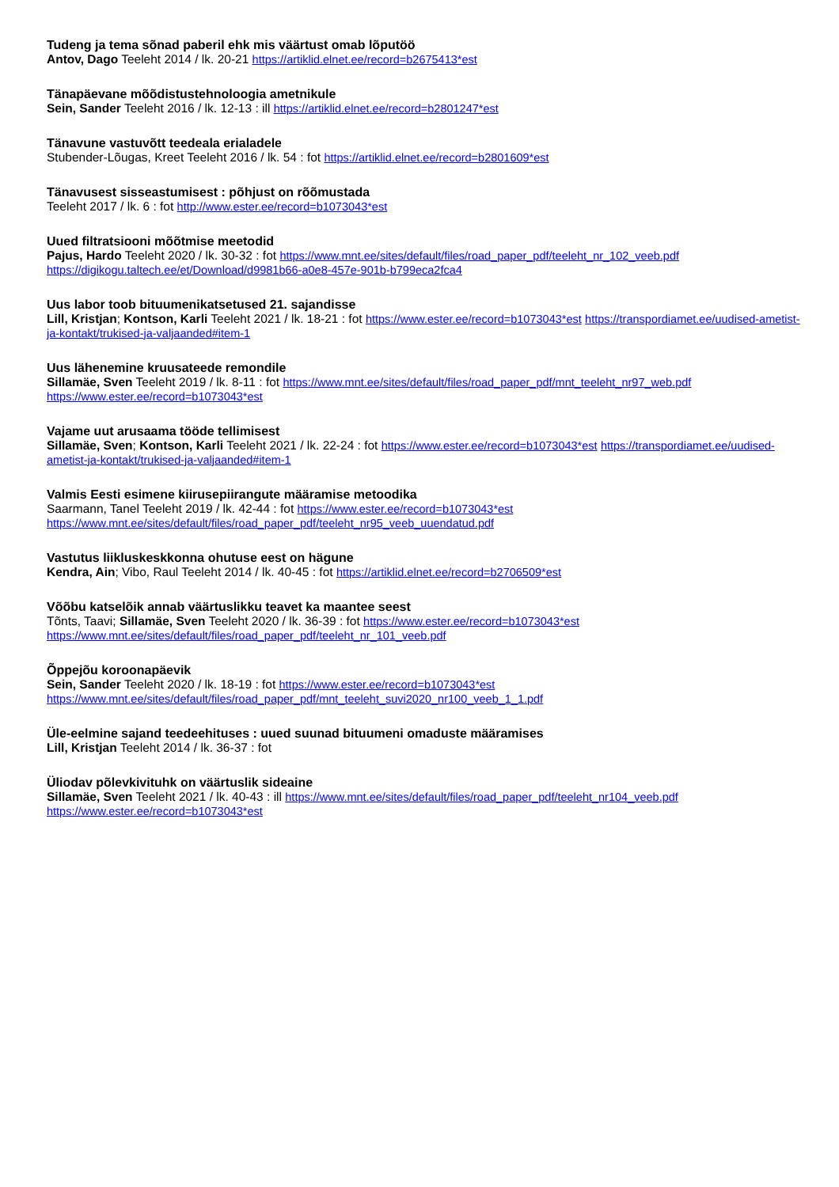Tudeng ja tema sõnad paberil ehk mis väärtust omab lõputöö
Antov, Dago Teeleht 2014 / lk. 20-21 https://artiklid.elnet.ee/record=b2675413*est
Tänapäevane mõõdistustehnoloogia ametnikule
Sein, Sander Teeleht 2016 / lk. 12-13 : ill https://artiklid.elnet.ee/record=b2801247*est
Tänavune vastuvõtt teedeala erialadele
Stubender-Lõugas, Kreet Teeleht 2016 / lk. 54 : fot https://artiklid.elnet.ee/record=b2801609*est
Tänavusest sisseastumisest : põhjust on rõõmustada
Teeleht 2017 / lk. 6 : fot http://www.ester.ee/record=b1073043*est
Uued filtratsiooni mõõtmise meetodid
Pajus, Hardo Teeleht 2020 / lk. 30-32 : fot https://www.mnt.ee/sites/default/files/road_paper_pdf/teeleht_nr_102_veeb.pdf https://digikogu.taltech.ee/et/Download/d9981b66-a0e8-457e-901b-b799eca2fca4
Uus labor toob bituumenikatsetused 21. sajandisse
Lill, Kristjan; Kontson, Karli Teeleht 2021 / lk. 18-21 : fot https://www.ester.ee/record=b1073043*est https://transpordiamet.ee/uudised-ametist-ja-kontakt/trukised-ja-valjaanded#item-1
Uus lähenemine kruusateede remondile
Sillamäe, Sven Teeleht 2019 / lk. 8-11 : fot https://www.mnt.ee/sites/default/files/road_paper_pdf/mnt_teeleht_nr97_web.pdf https://www.ester.ee/record=b1073043*est
Vajame uut arusaama tööde tellimisest
Sillamäe, Sven; Kontson, Karli Teeleht 2021 / lk. 22-24 : fot https://www.ester.ee/record=b1073043*est https://transpordiamet.ee/uudised-ametist-ja-kontakt/trukised-ja-valjaanded#item-1
Valmis Eesti esimene kiirusepiirangute määramise metoodika
Saarmann, Tanel Teeleht 2019 / lk. 42-44 : fot https://www.ester.ee/record=b1073043*est https://www.mnt.ee/sites/default/files/road_paper_pdf/teeleht_nr95_veeb_uuendatud.pdf
Vastutus liikluskeskkonna ohutuse eest on hägune
Kendra, Ain; Vibo, Raul Teeleht 2014 / lk. 40-45 : fot https://artiklid.elnet.ee/record=b2706509*est
Võõbu katselõik annab väärtuslikku teavet ka maantee seest
Tõnts, Taavi; Sillamäe, Sven Teeleht 2020 / lk. 36-39 : fot https://www.ester.ee/record=b1073043*est https://www.mnt.ee/sites/default/files/road_paper_pdf/teeleht_nr_101_veeb.pdf
Õppejõu koroonapäevik
Sein, Sander Teeleht 2020 / lk. 18-19 : fot https://www.ester.ee/record=b1073043*est https://www.mnt.ee/sites/default/files/road_paper_pdf/mnt_teeleht_suvi2020_nr100_veeb_1_1.pdf
Üle-eelmine sajand teedeehituses : uued suunad bituumeni omaduste määramises
Lill, Kristjan Teeleht 2014 / lk. 36-37 : fot
Üliodav põlevkivituhk on väärtuslik sideaine
Sillamäe, Sven Teeleht 2021 / lk. 40-43 : ill https://www.mnt.ee/sites/default/files/road_paper_pdf/teeleht_nr104_veeb.pdf https://www.ester.ee/record=b1073043*est